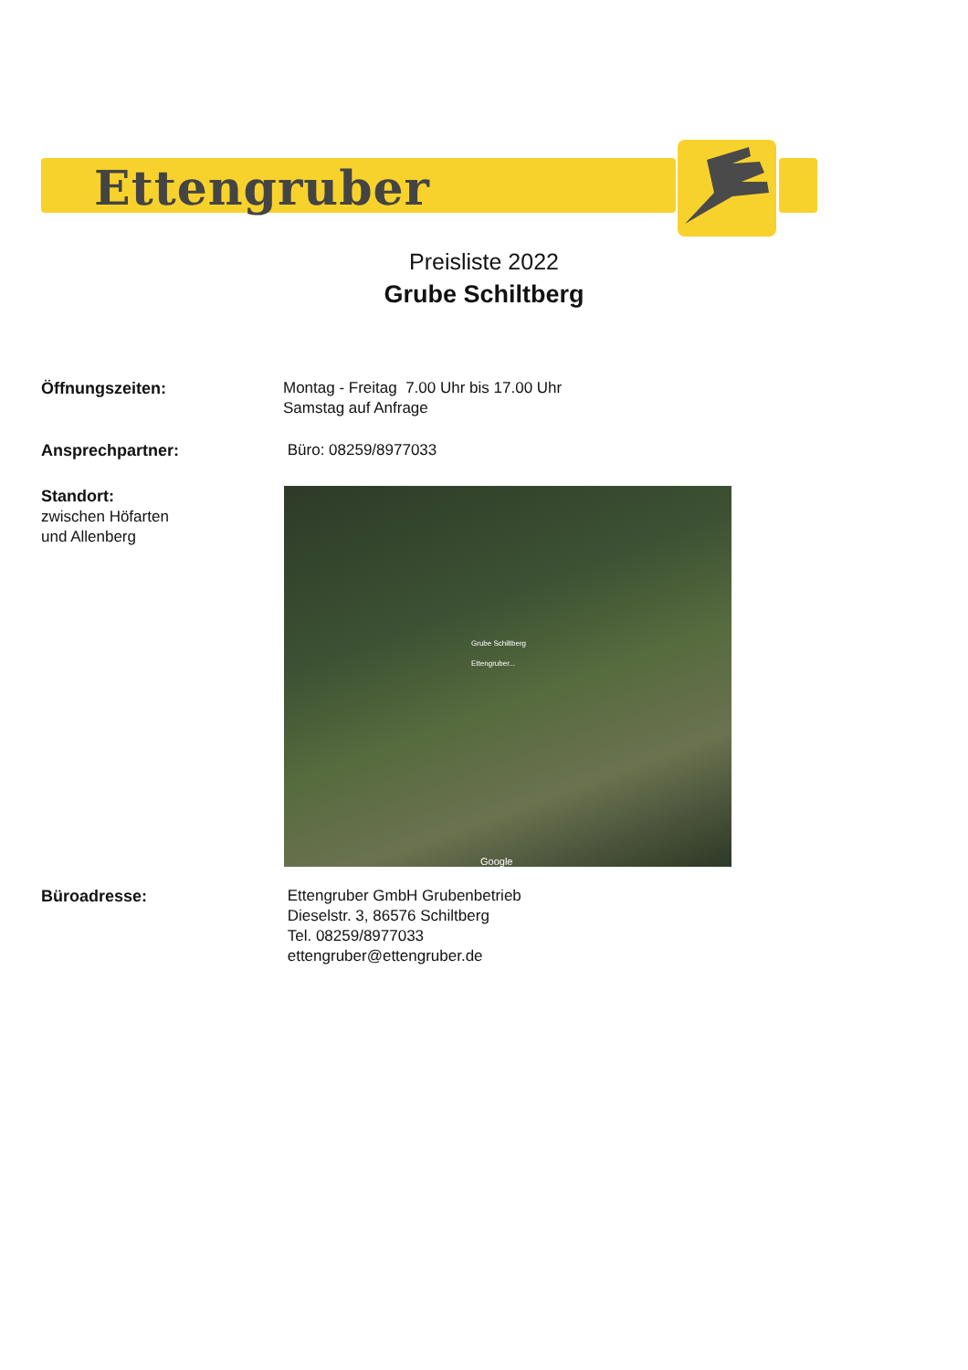Ettengruber
Preisliste 2022
Grube Schiltberg
Öffnungszeiten: Montag - Freitag 7.00 Uhr bis 17.00 Uhr
Samstag auf Anfrage
Ansprechpartner: Büro: 08259/8977033
Standort:
zwischen Höfarten
und Allenberg
Grube Schiltberg
Ettengruber...
Google
Büroadresse: Ettengruber GmbH Grubenbetrieb
Dieselstr. 3, 86576 Schiltberg
Tel. 08259/8977033
ettengruber@ettengruber.de